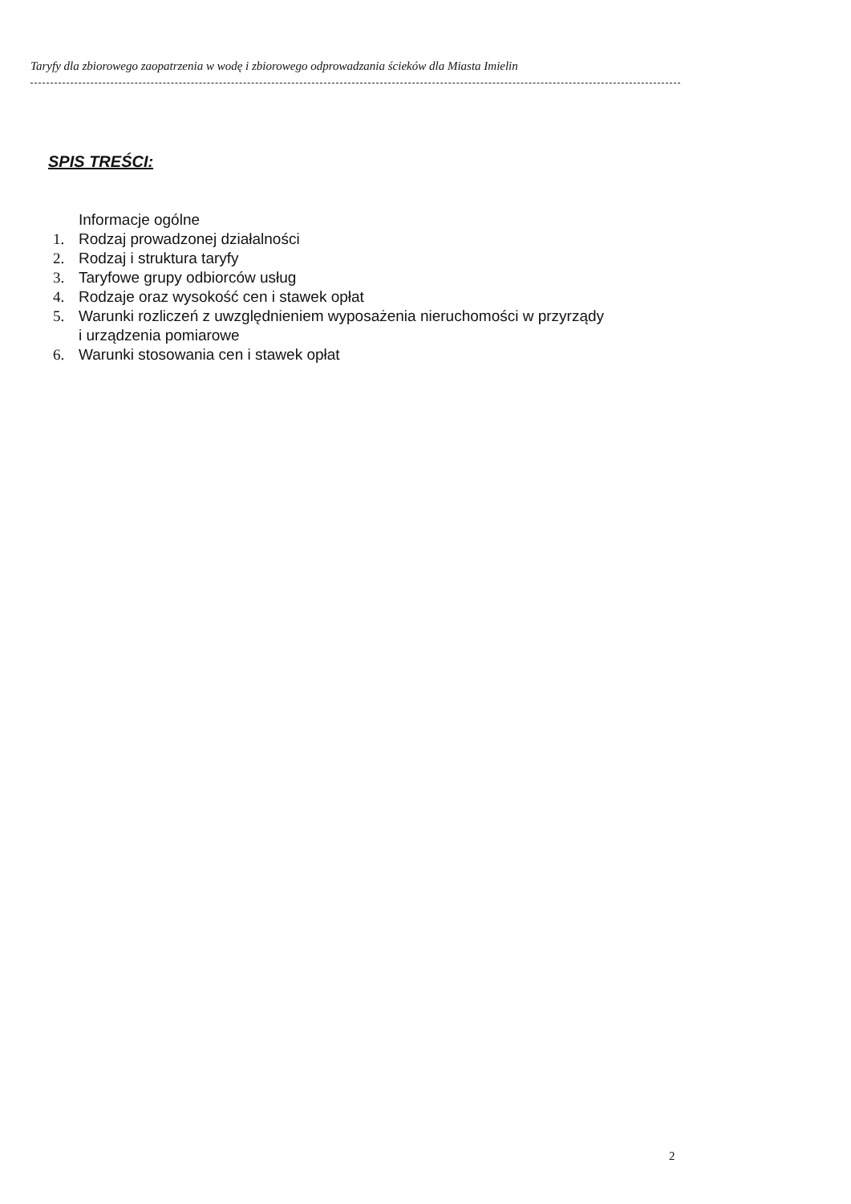Taryfy dla zbiorowego zaopatrzenia w wodę i zbiorowego odprowadzania ścieków dla Miasta Imielin
SPIS TREŚCI:
Informacje ogólne
1. Rodzaj prowadzonej działalności
2. Rodzaj i struktura taryfy
3. Taryfowe grupy odbiorców usług
4. Rodzaje oraz wysokość cen i stawek opłat
5. Warunki rozliczeń z uwzględnieniem wyposażenia nieruchomości w przyrządy
i urządzenia pomiarowe
6. Warunki stosowania cen i stawek opłat
2